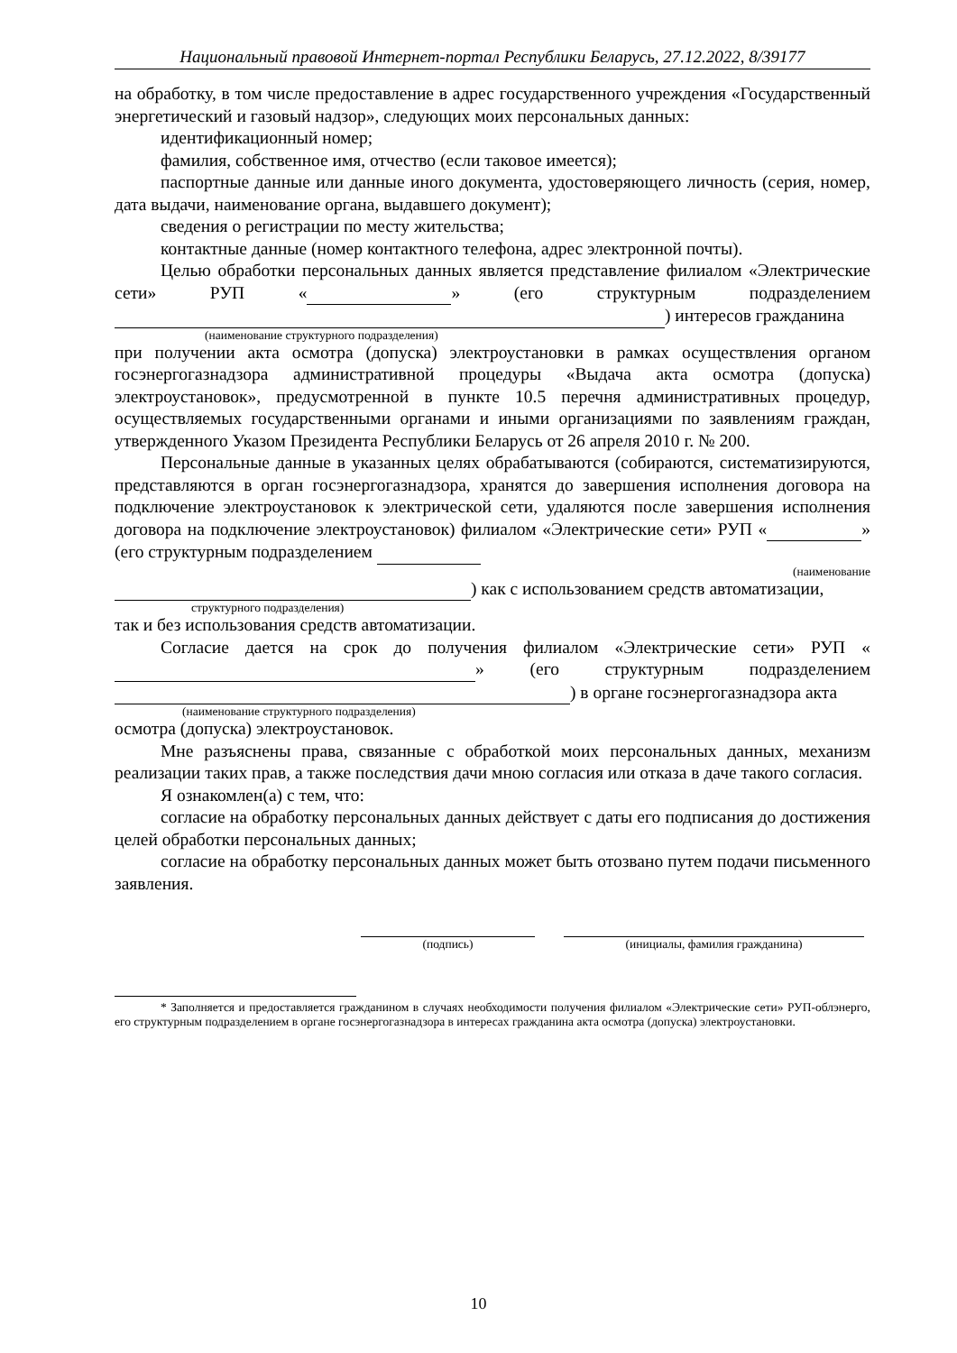Национальный правовой Интернет-портал Республики Беларусь, 27.12.2022, 8/39177
на обработку, в том числе предоставление в адрес государственного учреждения «Государственный энергетический и газовый надзор», следующих моих персональных данных:
идентификационный номер;
фамилия, собственное имя, отчество (если таковое имеется);
паспортные данные или данные иного документа, удостоверяющего личность (серия, номер, дата выдачи, наименование органа, выдавшего документ);
сведения о регистрации по месту жительства;
контактные данные (номер контактного телефона, адрес электронной почты).
Целью обработки персональных данных является представление филиалом «Электрические сети» РУП « » (его структурным подразделением ) интересов гражданина
(наименование структурного подразделения)
при получении акта осмотра (допуска) электроустановки в рамках осуществления органом госэнергогазнадзора административной процедуры «Выдача акта осмотра (допуска) электроустановок», предусмотренной в пункте 10.5 перечня административных процедур, осуществляемых государственными органами и иными организациями по заявлениям граждан, утвержденного Указом Президента Республики Беларусь от 26 апреля 2010 г. № 200.
Персональные данные в указанных целях обрабатываются (собираются, систематизируются, представляются в орган госэнергогазнадзора, хранятся до завершения исполнения договора на подключение электроустановок к электрической сети, удаляются после завершения исполнения договора на подключение электроустановок) филиалом «Электрические сети» РУП « » (его структурным подразделением
(наименование
) как с использованием средств автоматизации,
структурного подразделения)
так и без использования средств автоматизации.
Согласие дается на срок до получения филиалом «Электрические сети» РУП « » (его структурным подразделением ) в органе госэнергогазнадзора акта
(наименование структурного подразделения)
осмотра (допуска) электроустановок.
Мне разъяснены права, связанные с обработкой моих персональных данных, механизм реализации таких прав, а также последствия дачи мною согласия или отказа в даче такого согласия.
Я ознакомлен(а) с тем, что:
согласие на обработку персональных данных действует с даты его подписания до достижения целей обработки персональных данных;
согласие на обработку персональных данных может быть отозвано путем подачи письменного заявления.
(подпись) (инициалы, фамилия гражданина)
* Заполняется и предоставляется гражданином в случаях необходимости получения филиалом «Электрические сети» РУП-облэнерго, его структурным подразделением в органе госэнергогазнадзора в интересах гражданина акта осмотра (допуска) электроустановки.
10